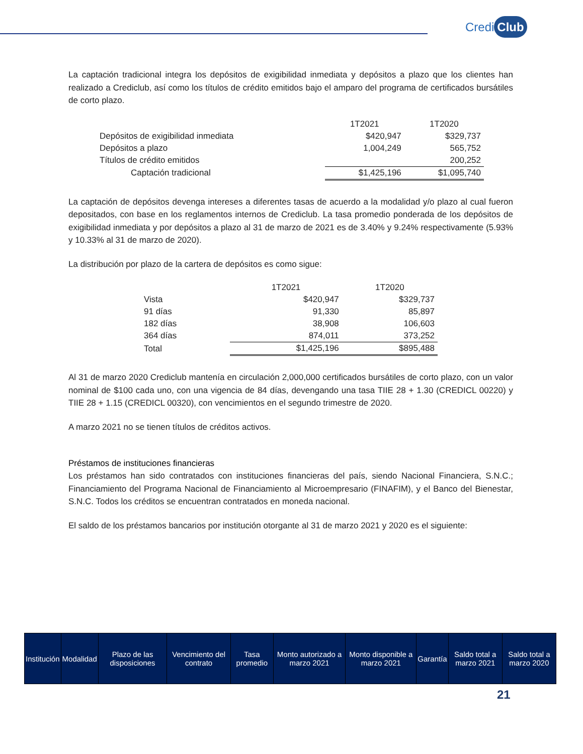Credi Club
La captación tradicional integra los depósitos de exigibilidad inmediata y depósitos a plazo que los clientes han realizado a Crediclub, así como los títulos de crédito emitidos bajo el amparo del programa de certificados bursátiles de corto plazo.
| | 1T2021 | 1T2020 |
| --- | --- | --- |
| Depósitos de exigibilidad inmediata | $420,947 | $329,737 |
| Depósitos a plazo | 1,004,249 | 565,752 |
| Títulos de crédito emitidos | | 200,252 |
| Captación tradicional | $1,425,196 | $1,095,740 |
La captación de depósitos devenga intereses a diferentes tasas de acuerdo a la modalidad y/o plazo al cual fueron depositados, con base en los reglamentos internos de Crediclub. La tasa promedio ponderada de los depósitos de exigibilidad inmediata y por depósitos a plazo al 31 de marzo de 2021 es de 3.40% y 9.24% respectivamente (5.93% y 10.33% al 31 de marzo de 2020).
La distribución por plazo de la cartera de depósitos es como sigue:
| | 1T2021 | 1T2020 |
| --- | --- | --- |
| Vista | $420,947 | $329,737 |
| 91 días | 91,330 | 85,897 |
| 182 días | 38,908 | 106,603 |
| 364 días | 874,011 | 373,252 |
| Total | $1,425,196 | $895,488 |
Al 31 de marzo 2020 Crediclub mantenía en circulación 2,000,000 certificados bursátiles de corto plazo, con un valor nominal de $100 cada uno, con una vigencia de 84 días, devengando una tasa TIIE 28 + 1.30 (CREDICL 00220) y TIIE 28 + 1.15 (CREDICL 00320), con vencimientos en el segundo trimestre de 2020.
A marzo 2021 no se tienen títulos de créditos activos.
Préstamos de instituciones financieras
Los préstamos han sido contratados con instituciones financieras del país, siendo Nacional Financiera, S.N.C.; Financiamiento del Programa Nacional de Financiamiento al Microempresario (FINAFIM), y el Banco del Bienestar, S.N.C. Todos los créditos se encuentran contratados en moneda nacional.
El saldo de los préstamos bancarios por institución otorgante al 31 de marzo 2021 y 2020 es el siguiente:
| Institución | Modalidad | Plazo de las disposiciones | Vencimiento del contrato | Tasa promedio | Monto autorizado a marzo 2021 | Monto disponible a marzo 2021 | Garantía | Saldo total a marzo 2021 | Saldo total a marzo 2020 |
| --- | --- | --- | --- | --- | --- | --- | --- | --- | --- |
21